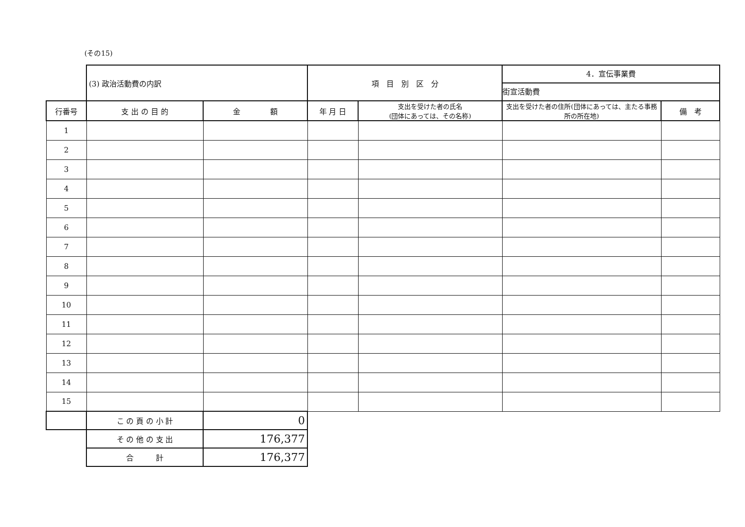(その15)
| | (3) 政治活動費の内訳 | | 項 目 別 区 分 | | 4．宣伝事業費 街宣活動費 | |
| 行番号 | 支 出 の 目 的 | 金 額 | 年 月 日 | 支出を受けた者の氏名 (団体にあっては、その名称) | 支出を受けた者の住所(団体にあっては、主たる事務所の所在地) | 備 考 |
| 1 | | | | | | |
| 2 | | | | | | |
| 3 | | | | | | |
| 4 | | | | | | |
| 5 | | | | | | |
| 6 | | | | | | |
| 7 | | | | | | |
| 8 | | | | | | |
| 9 | | | | | | |
| 10 | | | | | | |
| 11 | | | | | | |
| 12 | | | | | | |
| 13 | | | | | | |
| 14 | | | | | | |
| 15 | | | | | | |
| | こ の 頁 の 小 計 | 0 | | | | |
| | そ の 他 の 支 出 | 176,377 | | | | |
| | 合 計 | 176,377 | | | | |